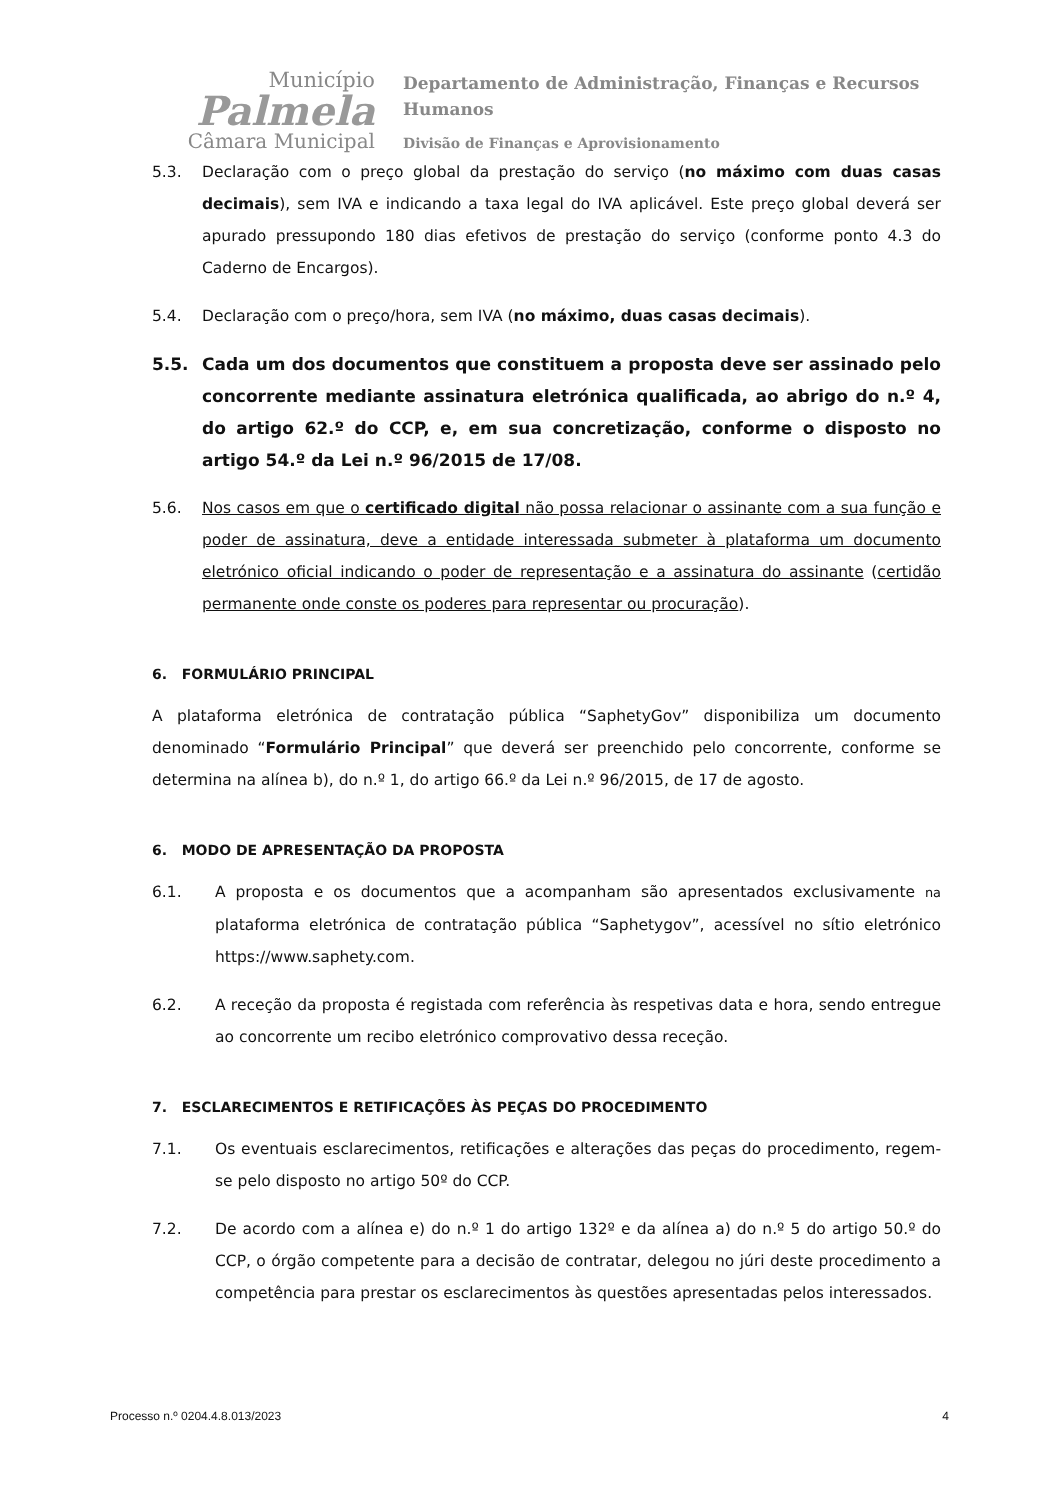Município
Palmela
Câmara Municipal
Departamento de Administração, Finanças e Recursos
Humanos
Divisão de Finanças e Aprovisionamento
5.3. Declaração com o preço global da prestação do serviço (no máximo com duas casas decimais), sem IVA e indicando a taxa legal do IVA aplicável. Este preço global deverá ser apurado pressupondo 180 dias efetivos de prestação do serviço (conforme ponto 4.3 do Caderno de Encargos).
5.4. Declaração com o preço/hora, sem IVA (no máximo, duas casas decimais).
5.5. Cada um dos documentos que constituem a proposta deve ser assinado pelo concorrente mediante assinatura eletrónica qualificada, ao abrigo do n.º 4, do artigo 62.º do CCP, e, em sua concretização, conforme o disposto no artigo 54.º da Lei n.º 96/2015 de 17/08.
5.6. Nos casos em que o certificado digital não possa relacionar o assinante com a sua função e poder de assinatura, deve a entidade interessada submeter à plataforma um documento eletrónico oficial indicando o poder de representação e a assinatura do assinante (certidão permanente onde conste os poderes para representar ou procuração).
6. FORMULÁRIO PRINCIPAL
A plataforma eletrónica de contratação pública “SaphetyGov” disponibiliza um documento denominado “Formulário Principal” que deverá ser preenchido pelo concorrente, conforme se determina na alínea b), do n.º 1, do artigo 66.º da Lei n.º 96/2015, de 17 de agosto.
6. MODO DE APRESENTAÇÃO DA PROPOSTA
6.1. A proposta e os documentos que a acompanham são apresentados exclusivamente na plataforma eletrónica de contratação pública “Saphetygov”, acessível no sítio eletrónico https://www.saphety.com.
6.2. A receção da proposta é registada com referência às respetivas data e hora, sendo entregue ao concorrente um recibo eletrónico comprovativo dessa receção.
7. ESCLARECIMENTOS E RETIFICAÇÕES ÀS PEÇAS DO PROCEDIMENTO
7.1. Os eventuais esclarecimentos, retificações e alterações das peças do procedimento, regem-se pelo disposto no artigo 50º do CCP.
7.2. De acordo com a alínea e) do n.º 1 do artigo 132º e da alínea a) do n.º 5 do artigo 50.º do CCP, o órgão competente para a decisão de contratar, delegou no júri deste procedimento a competência para prestar os esclarecimentos às questões apresentadas pelos interessados.
Processo n.º 0204.4.8.013/2023 4